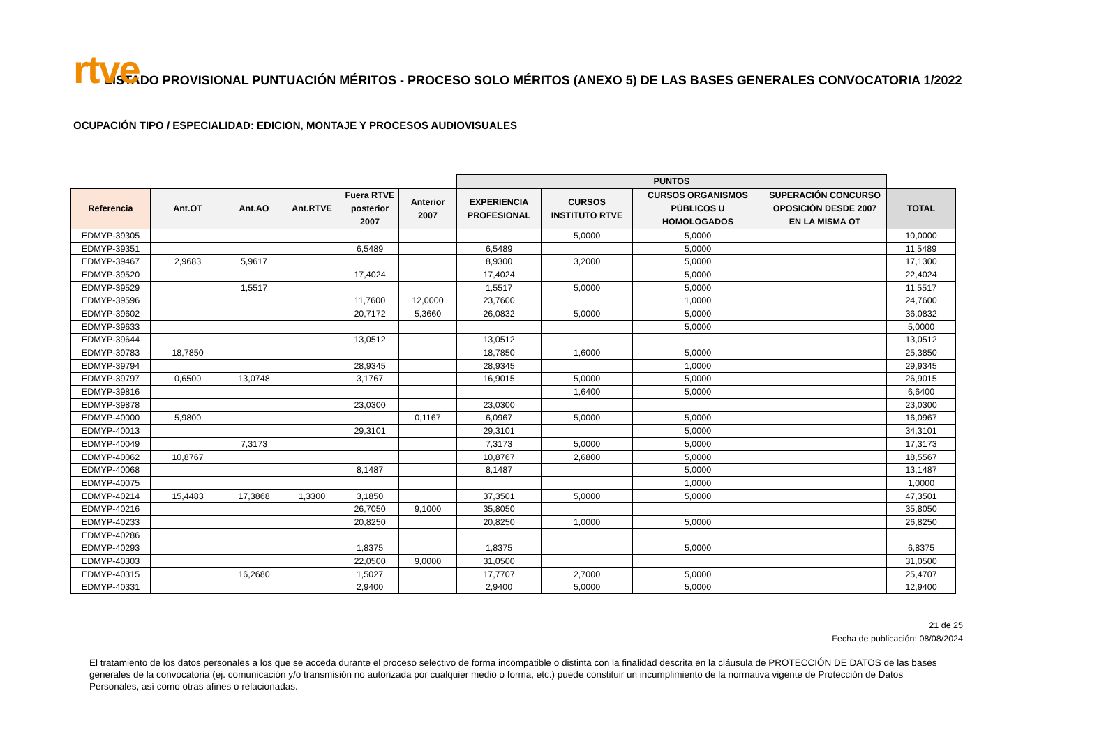rtve
LISTADO PROVISIONAL PUNTUACIÓN MÉRITOS - PROCESO SOLO MÉRITOS (ANEXO 5) DE LAS BASES GENERALES CONVOCATORIA 1/2022
OCUPACIÓN TIPO / ESPECIALIDAD: EDICION, MONTAJE Y PROCESOS AUDIOVISUALES
| | | | | | | PUNTOS | | | | |
| --- | --- | --- | --- | --- | --- | --- | --- | --- | --- | --- |
| Referencia | Ant.OT | Ant.AO | Ant.RTVE | Fuera RTVE posterior 2007 | Anterior 2007 | EXPERIENCIA PROFESIONAL | CURSOS INSTITUTO RTVE | CURSOS ORGANISMOS PÚBLICOS U HOMOLOGADOS | SUPERACIÓN CONCURSO OPOSICIÓN DESDE 2007 EN LA MISMA OT | TOTAL |
| EDMYP-39305 | | | | | | | 5,0000 | 5,0000 | | 10,0000 |
| EDMYP-39351 | | | | 6,5489 | | 6,5489 | | 5,0000 | | 11,5489 |
| EDMYP-39467 | 2,9683 | 5,9617 | | | | 8,9300 | 3,2000 | 5,0000 | | 17,1300 |
| EDMYP-39520 | | | | 17,4024 | | 17,4024 | | 5,0000 | | 22,4024 |
| EDMYP-39529 | | 1,5517 | | | | 1,5517 | 5,0000 | 5,0000 | | 11,5517 |
| EDMYP-39596 | | | | 11,7600 | 12,0000 | 23,7600 | | 1,0000 | | 24,7600 |
| EDMYP-39602 | | | | 20,7172 | 5,3660 | 26,0832 | 5,0000 | 5,0000 | | 36,0832 |
| EDMYP-39633 | | | | | | | | 5,0000 | | 5,0000 |
| EDMYP-39644 | | | | 13,0512 | | 13,0512 | | | | 13,0512 |
| EDMYP-39783 | 18,7850 | | | | | 18,7850 | 1,6000 | 5,0000 | | 25,3850 |
| EDMYP-39794 | | | | 28,9345 | | 28,9345 | | 1,0000 | | 29,9345 |
| EDMYP-39797 | 0,6500 | 13,0748 | | 3,1767 | | 16,9015 | 5,0000 | 5,0000 | | 26,9015 |
| EDMYP-39816 | | | | | | | 1,6400 | 5,0000 | | 6,6400 |
| EDMYP-39878 | | | | 23,0300 | | 23,0300 | | | | 23,0300 |
| EDMYP-40000 | 5,9800 | | | | 0,1167 | 6,0967 | 5,0000 | 5,0000 | | 16,0967 |
| EDMYP-40013 | | | | 29,3101 | | 29,3101 | | 5,0000 | | 34,3101 |
| EDMYP-40049 | | 7,3173 | | | | 7,3173 | 5,0000 | 5,0000 | | 17,3173 |
| EDMYP-40062 | 10,8767 | | | | | 10,8767 | 2,6800 | 5,0000 | | 18,5567 |
| EDMYP-40068 | | | | 8,1487 | | 8,1487 | | 5,0000 | | 13,1487 |
| EDMYP-40075 | | | | | | | | 1,0000 | | 1,0000 |
| EDMYP-40214 | 15,4483 | 17,3868 | 1,3300 | 3,1850 | | 37,3501 | 5,0000 | 5,0000 | | 47,3501 |
| EDMYP-40216 | | | | 26,7050 | 9,1000 | 35,8050 | | | | 35,8050 |
| EDMYP-40233 | | | | 20,8250 | | 20,8250 | 1,0000 | 5,0000 | | 26,8250 |
| EDMYP-40286 | | | | | | | | | | |
| EDMYP-40293 | | | | 1,8375 | | 1,8375 | | 5,0000 | | 6,8375 |
| EDMYP-40303 | | | | 22,0500 | 9,0000 | 31,0500 | | | | 31,0500 |
| EDMYP-40315 | | 16,2680 | | 1,5027 | | 17,7707 | 2,7000 | 5,0000 | | 25,4707 |
| EDMYP-40331 | | | | 2,9400 | | 2,9400 | 5,0000 | 5,0000 | | 12,9400 |
21 de 25
Fecha de publicación: 08/08/2024
El tratamiento de los datos personales a los que se acceda durante el proceso selectivo de forma incompatible o distinta con la finalidad descrita en la cláusula de PROTECCIÓN DE DATOS de las bases generales de la convocatoria (ej. comunicación y/o transmisión no autorizada por cualquier medio o forma, etc.) puede constituir un incumplimiento de la normativa vigente de Protección de Datos Personales, así como otras afines o relacionadas.